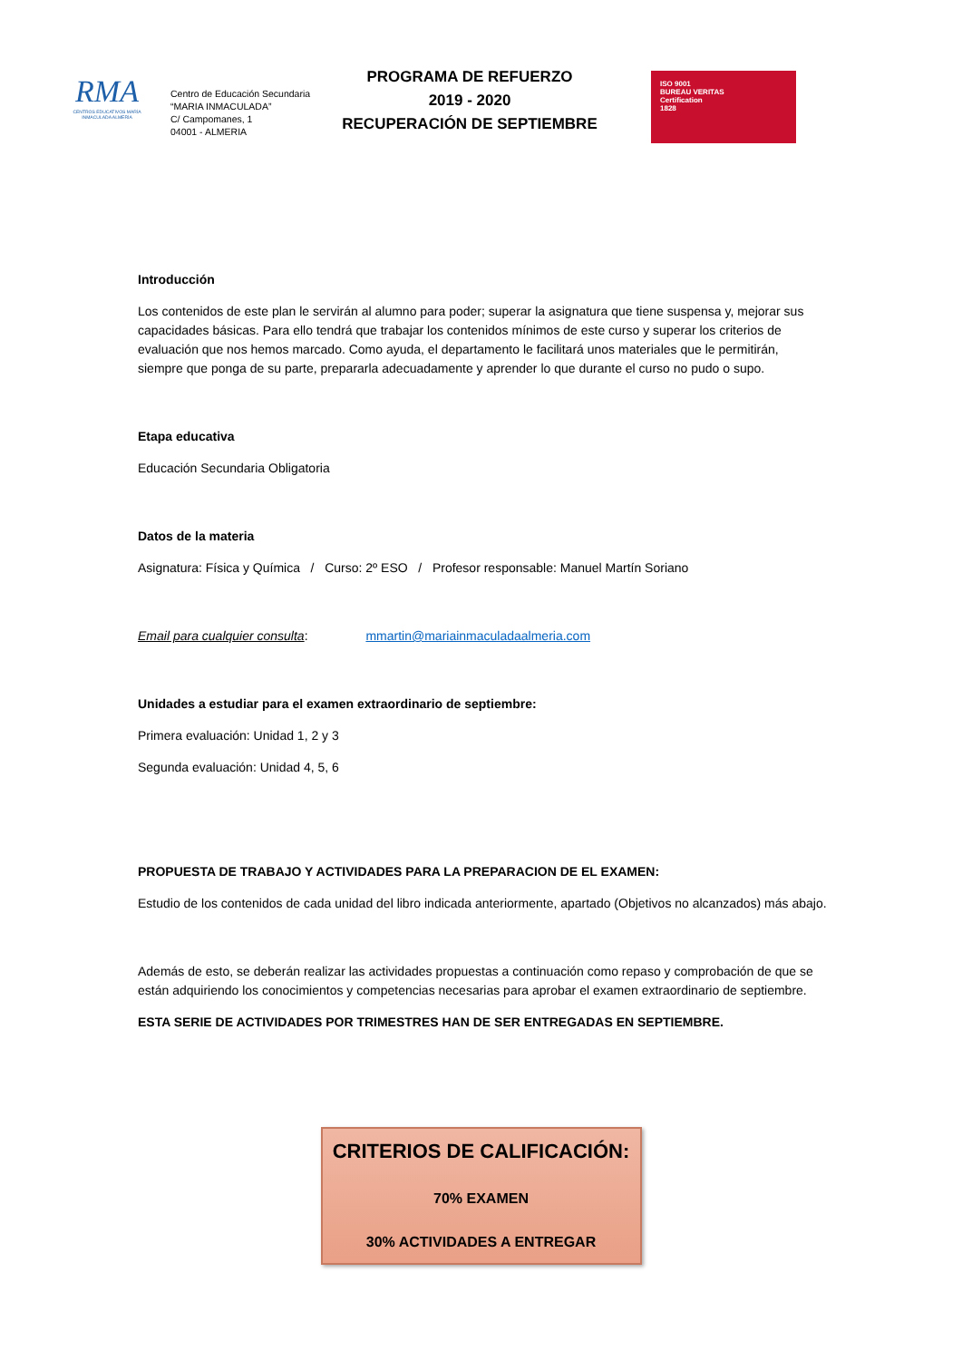RMA
CENTROS EDUCATIVOS MARÍA INMACULADA ALMERÍA
Centro de Educación Secundaria
“MARIA INMACULADA”
C/ Campomanes, 1
04001 - ALMERIA
PROGRAMA DE REFUERZO
2019 - 2020
RECUPERACIÓN DE SEPTIEMBRE
ISO 9001
BUREAU VERITAS
Certification
1828
Introducción
Los contenidos de este plan le servirán al alumno para poder; superar la asignatura que tiene suspensa y, mejorar sus capacidades básicas. Para ello tendrá que trabajar los contenidos mínimos de este curso y superar los criterios de evaluación que nos hemos marcado. Como ayuda, el departamento le facilitará unos materiales que le permitirán, siempre que ponga de su parte, prepararla adecuadamente y aprender lo que durante el curso no pudo o supo.
Etapa educativa
Educación Secundaria Obligatoria
Datos de la materia
Asignatura: Física y Química / Curso: 2º ESO / Profesor responsable: Manuel Martín Soriano
Email para cualquier consulta: mmartin@mariainmaculadaalmeria.com
Unidades a estudiar para el examen extraordinario de septiembre:
Primera evaluación: Unidad 1, 2 y 3
Segunda evaluación: Unidad 4, 5, 6
PROPUESTA DE TRABAJO Y ACTIVIDADES PARA LA PREPARACION DE EL EXAMEN:
Estudio de los contenidos de cada unidad del libro indicada anteriormente, apartado (Objetivos no alcanzados) más abajo.
Además de esto, se deberán realizar las actividades propuestas a continuación como repaso y comprobación de que se están adquiriendo los conocimientos y competencias necesarias para aprobar el examen extraordinario de septiembre.
ESTA SERIE DE ACTIVIDADES POR TRIMESTRES HAN DE SER ENTREGADAS EN SEPTIEMBRE.
CRITERIOS DE CALIFICACIÓN:
70% EXAMEN
30% ACTIVIDADES A ENTREGAR